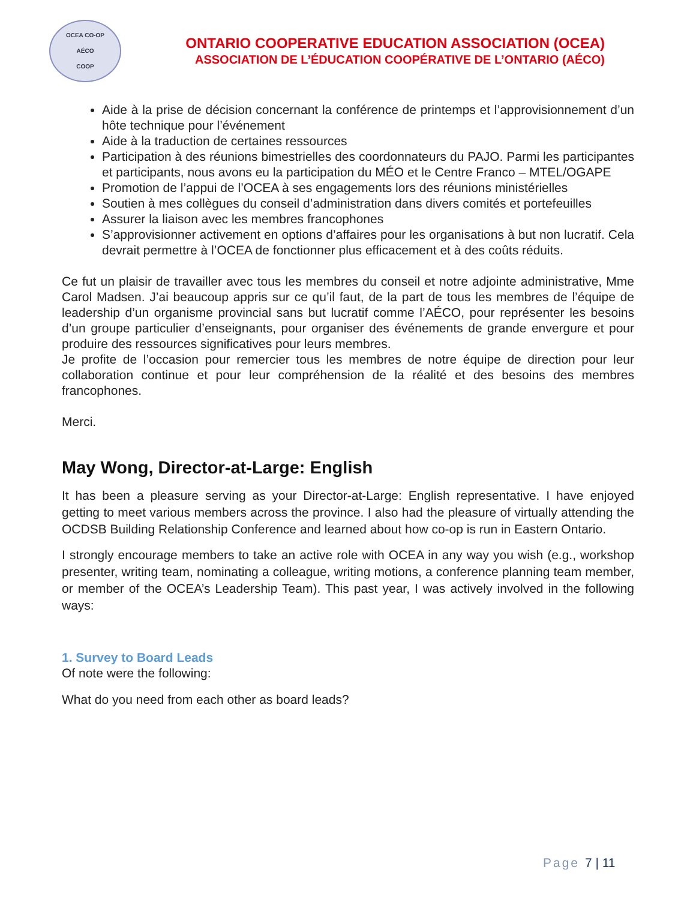OCEA CO-OP
AÉCO
COOP
ONTARIO COOPERATIVE EDUCATION ASSOCIATION (OCEA)
ASSOCIATION DE L’ÉDUCATION COOPÉRATIVE DE L’ONTARIO (AÉCO)
Aide à la prise de décision concernant la conférence de printemps et l’approvisionnement d’un hôte technique pour l’événement
Aide à la traduction de certaines ressources
Participation à des réunions bimestrielles des coordonnateurs du PAJO. Parmi les participantes et participants, nous avons eu la participation du MÉO et le Centre Franco – MTEL/OGAPE
Promotion de l’appui de l’OCEA à ses engagements lors des réunions ministérielles
Soutien à mes collègues du conseil d’administration dans divers comités et portefeuilles
Assurer la liaison avec les membres francophones
S’approvisionner activement en options d’affaires pour les organisations à but non lucratif. Cela devrait permettre à l’OCEA de fonctionner plus efficacement et à des coûts réduits.
Ce fut un plaisir de travailler avec tous les membres du conseil et notre adjointe administrative, Mme Carol Madsen. J’ai beaucoup appris sur ce qu’il faut, de la part de tous les membres de l’équipe de leadership d’un organisme provincial sans but lucratif comme l’AÉCO, pour représenter les besoins d’un groupe particulier d’enseignants, pour organiser des événements de grande envergure et pour produire des ressources significatives pour leurs membres.
Je profite de l’occasion pour remercier tous les membres de notre équipe de direction pour leur collaboration continue et pour leur compréhension de la réalité et des besoins des membres francophones.
Merci.
May Wong, Director-at-Large: English
It has been a pleasure serving as your Director-at-Large: English representative. I have enjoyed getting to meet various members across the province. I also had the pleasure of virtually attending the OCDSB Building Relationship Conference and learned about how co-op is run in Eastern Ontario.
I strongly encourage members to take an active role with OCEA in any way you wish (e.g., workshop presenter, writing team, nominating a colleague, writing motions, a conference planning team member, or member of the OCEA’s Leadership Team). This past year, I was actively involved in the following ways:
1. Survey to Board Leads
Of note were the following:
What do you need from each other as board leads?
Page 7 | 11